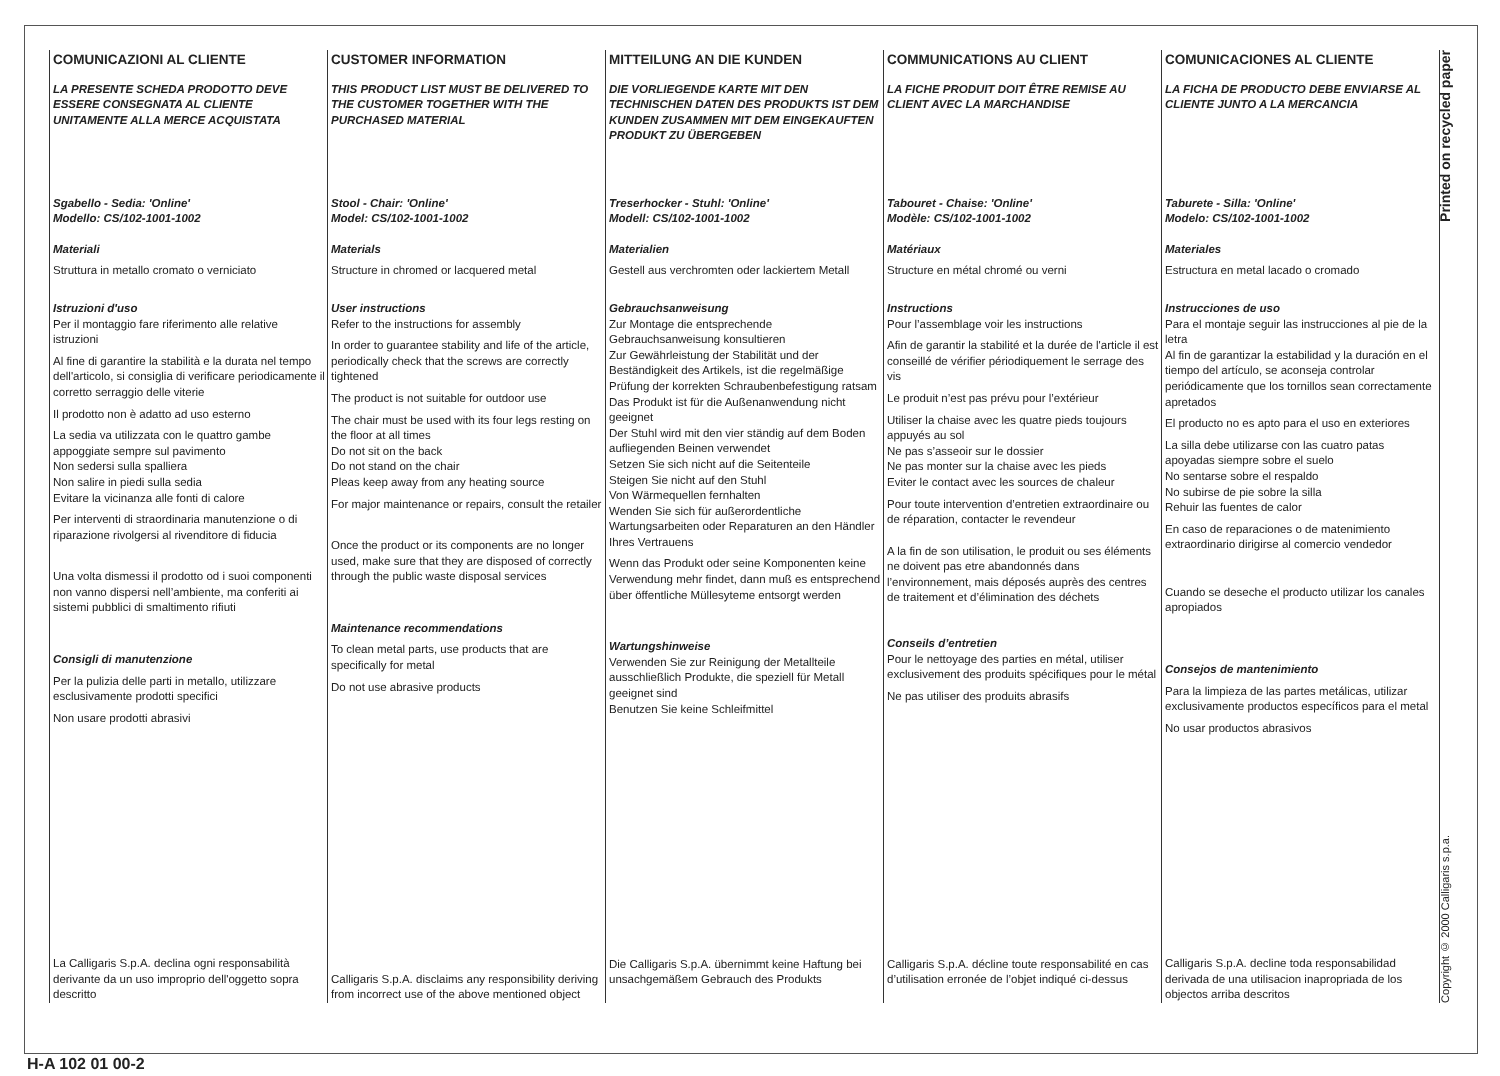COMUNICAZIONI AL CLIENTE
LA PRESENTE SCHEDA PRODOTTO DEVE ESSERE CONSEGNATA AL CLIENTE UNITAMENTE ALLA MERCE ACQUISTATA
Sgabello - Sedia: 'Online'
Modello: CS/102-1001-1002
Materiali
Struttura in metallo cromato o verniciato
Istruzioni d'uso
Per il montaggio fare riferimento alle relative istruzioni
Al fine di garantire la stabilità e la durata nel tempo dell'articolo, si consiglia di verificare periodicamente il corretto serraggio delle viterie
Il prodotto non è adatto ad uso esterno
La sedia va utilizzata con le quattro gambe appoggiate sempre sul pavimento
Non sedersi sulla spalliera
Non salire in piedi sulla sedia
Evitare la vicinanza alle fonti di calore
Per interventi di straordinaria manutenzione o di riparazione rivolgersi al rivenditore di fiducia
Una volta dismessi il prodotto od i suoi componenti non vanno dispersi nell’ambiente, ma conferiti ai sistemi pubblici di smaltimento rifiuti
Consigli di manutenzione
Per la pulizia delle parti in metallo, utilizzare esclusivamente prodotti specifici
Non usare prodotti abrasivi
La Calligaris S.p.A. declina ogni responsabilità derivante da un uso improprio dell'oggetto sopra descritto
CUSTOMER INFORMATION
THIS PRODUCT LIST MUST BE DELIVERED TO THE CUSTOMER TOGETHER WITH THE PURCHASED MATERIAL
Stool - Chair: 'Online'
Model: CS/102-1001-1002
Materials
Structure in chromed or lacquered metal
User instructions
Refer to the instructions for assembly
In order to guarantee stability and life of the article, periodically check that the screws are correctly tightened
The product is not suitable for outdoor use
The chair must be used with its four legs resting on the floor at all times
Do not sit on the back
Do not stand on the chair
Pleas keep away from any heating source
For major maintenance or repairs, consult the retailer
Once the product or its components are no longer used, make sure that they are disposed of correctly through the public waste disposal services
Maintenance recommendations
To clean metal parts, use products that are specifically for metal
Do not use abrasive products
Calligaris S.p.A. disclaims any responsibility deriving from incorrect use of the above mentioned object
MITTEILUNG AN DIE KUNDEN
DIE VORLIEGENDE KARTE MIT DEN TECHNISCHEN DATEN DES PRODUKTS IST DEM KUNDEN ZUSAMMEN MIT DEM EINGEKAUFTEN PRODUKT ZU ÜBERGEBEN
Treserhocker - Stuhl: 'Online'
Modell: CS/102-1001-1002
Materialien
Gestell aus verchromten oder lackiertem Metall
Gebrauchsanweisung
Zur Montage die entsprechende Gebrauchsanweisung konsultieren
Zur Gewährleistung der Stabilität und der Beständigkeit des Artikels, ist die regelmäßige Prüfung der korrekten Schraubenbefestigung ratsam
Das Produkt ist für die Außenanwendung nicht geeignet
Der Stuhl wird mit den vier ständig auf dem Boden aufliegenden Beinen verwendet
Setzen Sie sich nicht auf die Seitenteile
Steigen Sie nicht auf den Stuhl
Von Wärmequellen fernhalten
Wenden Sie sich für außerordentliche Wartungsarbeiten oder Reparaturen an den Händler Ihres Vertrauens
Wenn das Produkt oder seine Komponenten keine Verwendung mehr findet, dann muß es entsprechend über öffentliche Müllesyteme entsorgt werden
Wartungshinweise
Verwenden Sie zur Reinigung der Metallteile ausschließlich Produkte, die speziell für Metall geeignet sind
Benutzen Sie keine Schleifmittel
Die Calligaris S.p.A. übernimmt keine Haftung bei unsachgemäßem Gebrauch des Produkts
COMMUNICATIONS AU CLIENT
LA FICHE PRODUIT DOIT ÊTRE REMISE AU CLIENT AVEC LA MARCHANDISE
Tabouret - Chaise: 'Online'
Modèle: CS/102-1001-1002
Matériaux
Structure en métal chromé ou verni
Instructions
Pour l’assemblage voir les instructions
Afin de garantir la stabilité et la durée de l'article il est conseillé de vérifier périodiquement le serrage des vis
Le produit n’est pas prévu pour l’extérieur
Utiliser la chaise avec les quatre pieds toujours appuyés au sol
Ne pas s’asseoir sur le dossier
Ne pas monter sur la chaise avec les pieds
Eviter le contact avec les sources de chaleur
Pour toute intervention d’entretien extraordinaire ou de réparation, contacter le revendeur
A la fin de son utilisation, le produit ou ses éléments ne doivent pas etre abandonnés dans l’environnement, mais déposés auprès des centres de traitement et d’élimination des déchets
Conseils d’entretien
Pour le nettoyage des parties en métal, utiliser exclusivement des produits spécifiques pour le métal
Ne pas utiliser des produits abrasifs
Calligaris S.p.A. décline toute responsabilité en cas d’utilisation erronée de l’objet indiqué ci-dessus
COMUNICACIONES AL CLIENTE
LA FICHA DE PRODUCTO DEBE ENVIARSE AL CLIENTE JUNTO A LA MERCANCIA
Taburete - Silla: 'Online'
Modelo: CS/102-1001-1002
Materiales
Estructura en metal lacado o cromado
Instrucciones de uso
Para el montaje seguir las instrucciones al pie de la letra
Al fin de garantizar la estabilidad y la duración en el tiempo del artículo, se aconseja controlar periódicamente que los tornillos sean correctamente apretados
El producto no es apto para el uso en exteriores
La silla debe utilizarse con las cuatro patas apoyadas siempre sobre el suelo
No sentarse sobre el respaldo
No subirse de pie sobre la silla
Rehuir las fuentes de calor
En caso de reparaciones o de matenimiento extraordinario dirigirse al comercio vendedor
Cuando se deseche el producto utilizar los canales apropiados
Consejos de mantenimiento
Para la limpieza de las partes metálicas, utilizar exclusivamente productos específicos para el metal
No usar productos abrasivos
Calligaris S.p.A. decline toda responsabilidad derivada de una utilisacion inapropriada de los objectos arriba descritos
Printed on recycled paper
Copyright © 2000 Calligaris s.p.a.
H-A 102 01 00-2